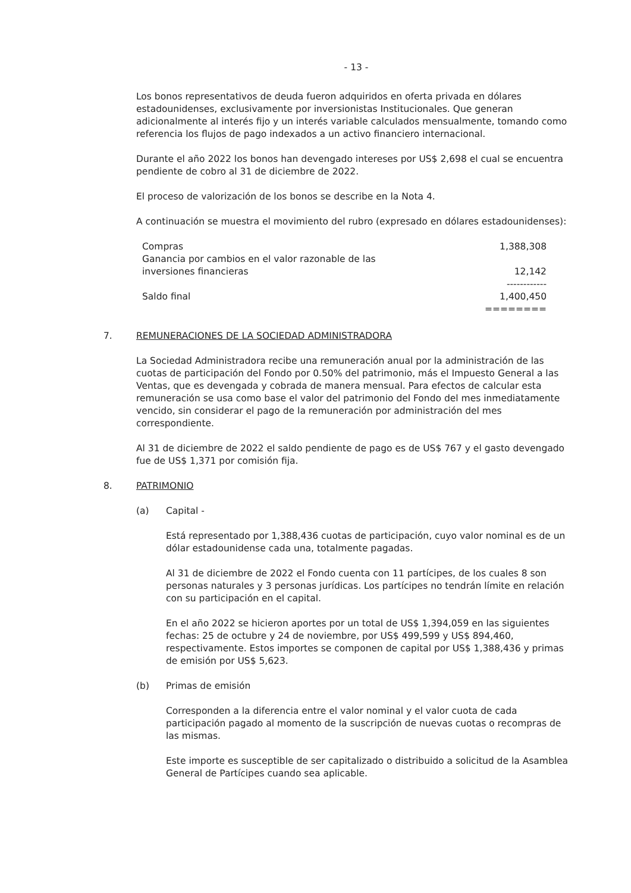- 13 -
Los bonos representativos de deuda fueron adquiridos en oferta privada en dólares estadounidenses, exclusivamente por inversionistas Institucionales. Que generan adicionalmente al interés fijo y un interés variable calculados mensualmente, tomando como referencia los flujos de pago indexados a un activo financiero internacional.
Durante el año 2022 los bonos han devengado intereses por US$ 2,698 el cual se encuentra pendiente de cobro al 31 de diciembre de 2022.
El proceso de valorización de los bonos se describe en la Nota 4.
A continuación se muestra el movimiento del rubro (expresado en dólares estadounidenses):
| Compras | 1,388,308 |
| Ganancia por cambios en el valor razonable de las inversiones financieras | 12,142 |
| | ------------ |
| Saldo final | 1,400,450 |
| | ======== |
7. REMUNERACIONES DE LA SOCIEDAD ADMINISTRADORA
La Sociedad Administradora recibe una remuneración anual por la administración de las cuotas de participación del Fondo por 0.50% del patrimonio, más el Impuesto General a las Ventas, que es devengada y cobrada de manera mensual. Para efectos de calcular esta remuneración se usa como base el valor del patrimonio del Fondo del mes inmediatamente vencido, sin considerar el pago de la remuneración por administración del mes correspondiente.
Al 31 de diciembre de 2022 el saldo pendiente de pago es de US$ 767 y el gasto devengado fue de US$ 1,371 por comisión fija.
8. PATRIMONIO
(a) Capital -
Está representado por 1,388,436 cuotas de participación, cuyo valor nominal es de un dólar estadounidense cada una, totalmente pagadas.
Al 31 de diciembre de 2022 el Fondo cuenta con 11 partícipes, de los cuales 8 son personas naturales y 3 personas jurídicas. Los partícipes no tendrán límite en relación con su participación en el capital.
En el año 2022 se hicieron aportes por un total de US$ 1,394,059 en las siguientes fechas: 25 de octubre y 24 de noviembre, por US$ 499,599 y US$ 894,460, respectivamente. Estos importes se componen de capital por US$ 1,388,436 y primas de emisión por US$ 5,623.
(b) Primas de emisión
Corresponden a la diferencia entre el valor nominal y el valor cuota de cada participación pagado al momento de la suscripción de nuevas cuotas o recompras de las mismas.
Este importe es susceptible de ser capitalizado o distribuido a solicitud de la Asamblea General de Partícipes cuando sea aplicable.